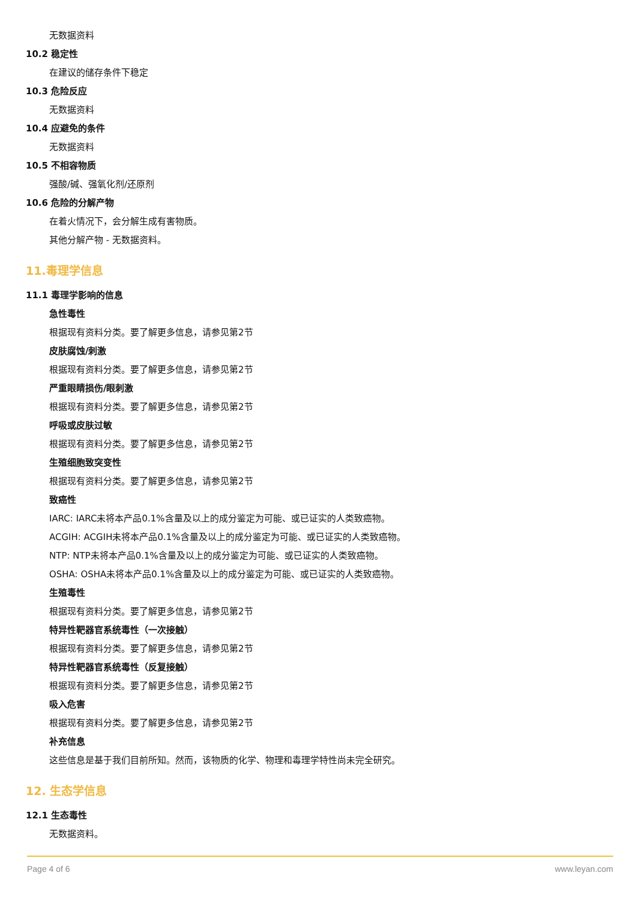无数据资料
10.2 稳定性
在建议的储存条件下稳定
10.3 危险反应
无数据资料
10.4 应避免的条件
无数据资料
10.5 不相容物质
强酸/碱、强氧化剂/还原剂
10.6 危险的分解产物
在着火情况下，会分解生成有害物质。
其他分解产物 - 无数据资料。
11.毒理学信息
11.1 毒理学影响的信息
急性毒性
根据现有资料分类。要了解更多信息，请参见第2节
皮肤腐蚀/刺激
根据现有资料分类。要了解更多信息，请参见第2节
严重眼睛损伤/眼刺激
根据现有资料分类。要了解更多信息，请参见第2节
呼吸或皮肤过敏
根据现有资料分类。要了解更多信息，请参见第2节
生殖细胞致突变性
根据现有资料分类。要了解更多信息，请参见第2节
致癌性
IARC: IARC未将本产品0.1%含量及以上的成分鉴定为可能、或已证实的人类致癌物。
ACGIH: ACGIH未将本产品0.1%含量及以上的成分鉴定为可能、或已证实的人类致癌物。
NTP: NTP未将本产品0.1%含量及以上的成分鉴定为可能、或已证实的人类致癌物。
OSHA: OSHA未将本产品0.1%含量及以上的成分鉴定为可能、或已证实的人类致癌物。
生殖毒性
根据现有资料分类。要了解更多信息，请参见第2节
特异性靶器官系统毒性（一次接触）
根据现有资料分类。要了解更多信息，请参见第2节
特异性靶器官系统毒性（反复接触）
根据现有资料分类。要了解更多信息，请参见第2节
吸入危害
根据现有资料分类。要了解更多信息，请参见第2节
补充信息
这些信息是基于我们目前所知。然而，该物质的化学、物理和毒理学特性尚未完全研究。
12. 生态学信息
12.1 生态毒性
无数据资料。
Page 4 of 6 www.leyan.com